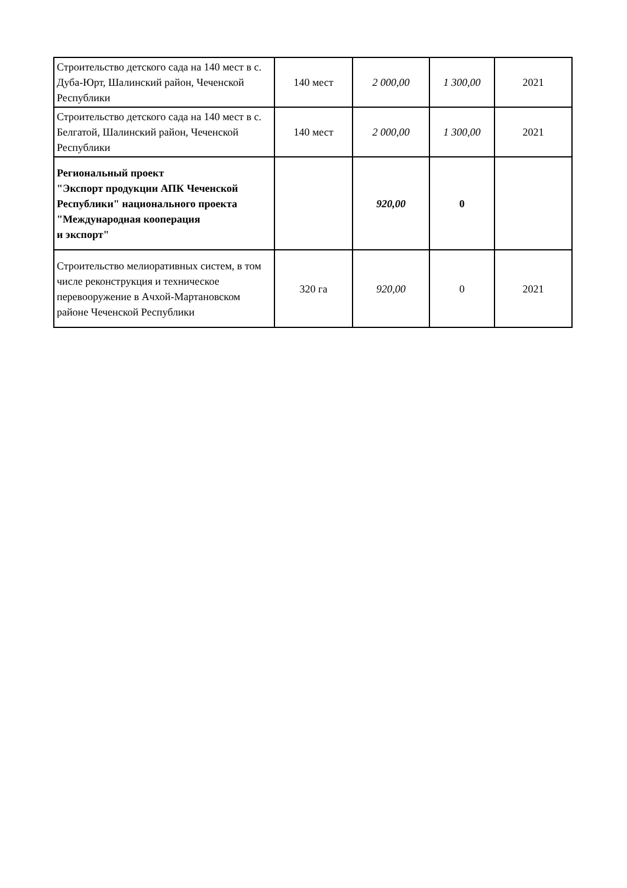| Строительство детского сада на 140 мест в с. Дуба-Юрт, Шалинский район, Чеченской Республики | 140 мест | 2 000,00 | 1 300,00 | 2021 |
| Строительство детского сада на 140 мест в с. Белгатой, Шалинский район, Чеченской Республики | 140 мест | 2 000,00 | 1 300,00 | 2021 |
| Региональный проект "Экспорт продукции АПК Чеченской Республики" национального проекта "Международная кооперация и экспорт" | | 920,00 | 0 | |
| Строительство мелиоративных систем, в том числе реконструкция и техническое перевооружение в Ачхой-Мартановском районе Чеченской Республики | 320 га | 920,00 | 0 | 2021 |